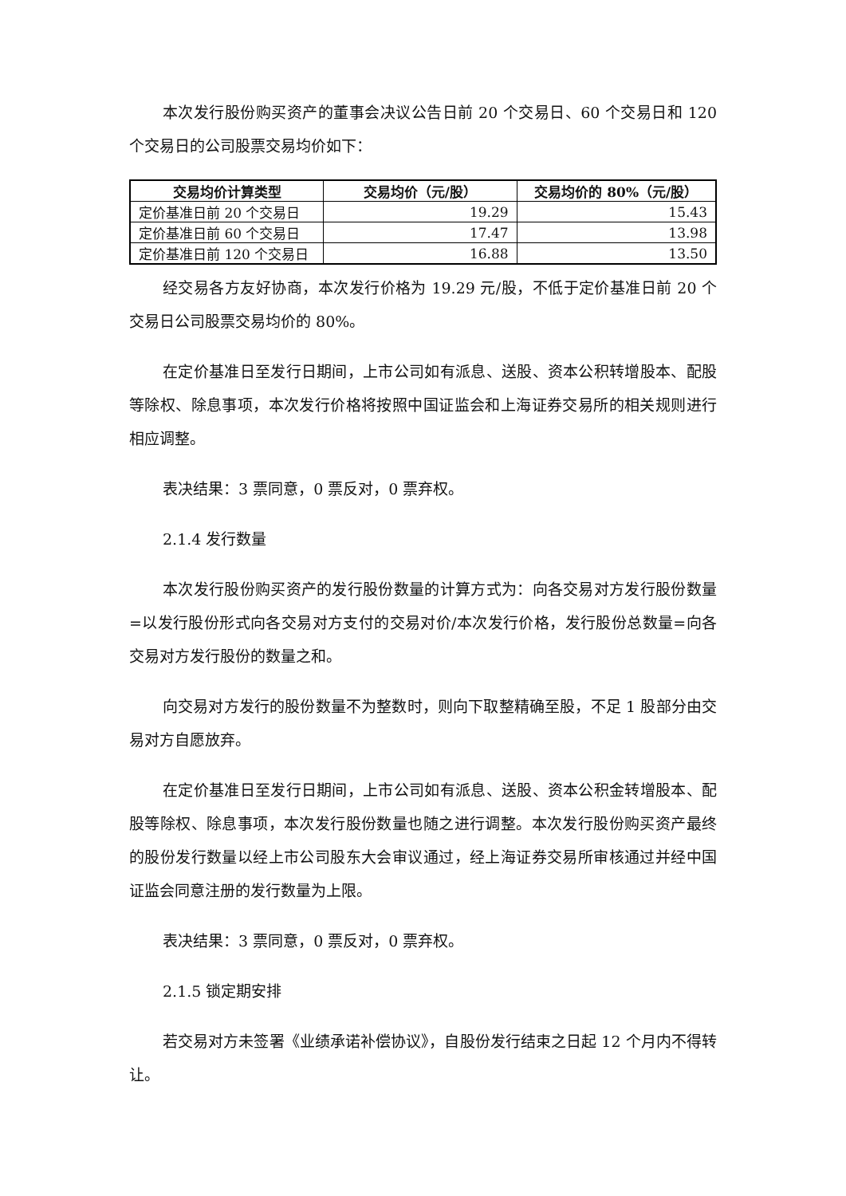本次发行股份购买资产的董事会决议公告日前 20 个交易日、60 个交易日和 120 个交易日的公司股票交易均价如下：
| 交易均价计算类型 | 交易均价（元/股） | 交易均价的 80%（元/股） |
| --- | --- | --- |
| 定价基准日前 20 个交易日 | 19.29 | 15.43 |
| 定价基准日前 60 个交易日 | 17.47 | 13.98 |
| 定价基准日前 120 个交易日 | 16.88 | 13.50 |
经交易各方友好协商，本次发行价格为 19.29 元/股，不低于定价基准日前 20 个交易日公司股票交易均价的 80%。
在定价基准日至发行日期间，上市公司如有派息、送股、资本公积转增股本、配股等除权、除息事项，本次发行价格将按照中国证监会和上海证券交易所的相关规则进行相应调整。
表决结果：3 票同意，0 票反对，0 票弃权。
2.1.4 发行数量
本次发行股份购买资产的发行股份数量的计算方式为：向各交易对方发行股份数量=以发行股份形式向各交易对方支付的交易对价/本次发行价格，发行股份总数量=向各交易对方发行股份的数量之和。
向交易对方发行的股份数量不为整数时，则向下取整精确至股，不足 1 股部分由交易对方自愿放弃。
在定价基准日至发行日期间，上市公司如有派息、送股、资本公积金转增股本、配股等除权、除息事项，本次发行股份数量也随之进行调整。本次发行股份购买资产最终的股份发行数量以经上市公司股东大会审议通过，经上海证券交易所审核通过并经中国证监会同意注册的发行数量为上限。
表决结果：3 票同意，0 票反对，0 票弃权。
2.1.5 锁定期安排
若交易对方未签署《业绩承诺补偿协议》，自股份发行结束之日起 12 个月内不得转让。